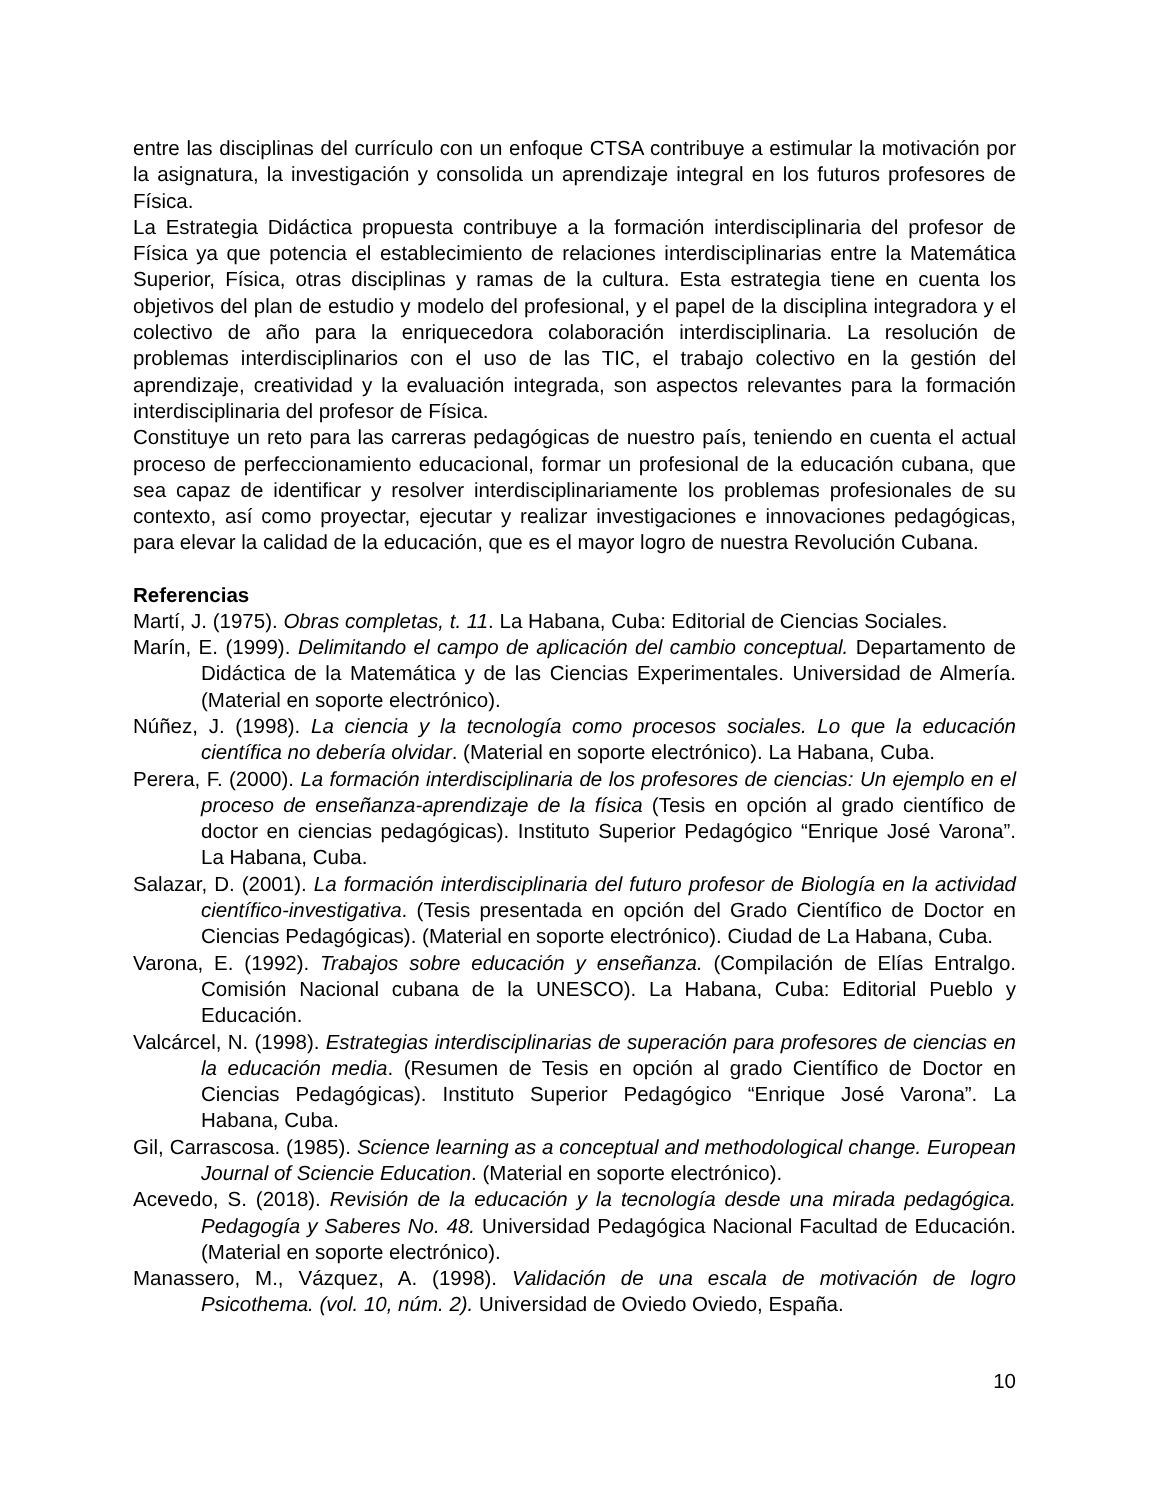entre las disciplinas del currículo con un enfoque CTSA contribuye a estimular la motivación por la asignatura, la investigación y consolida un aprendizaje integral en los futuros profesores de Física.
La Estrategia Didáctica propuesta contribuye a la formación interdisciplinaria del profesor de Física ya que potencia el establecimiento de relaciones interdisciplinarias entre la Matemática Superior, Física, otras disciplinas y ramas de la cultura. Esta estrategia tiene en cuenta los objetivos del plan de estudio y modelo del profesional, y el papel de la disciplina integradora y el colectivo de año para la enriquecedora colaboración interdisciplinaria. La resolución de problemas interdisciplinarios con el uso de las TIC, el trabajo colectivo en la gestión del aprendizaje, creatividad y la evaluación integrada, son aspectos relevantes para la formación interdisciplinaria del profesor de Física.
Constituye un reto para las carreras pedagógicas de nuestro país, teniendo en cuenta el actual proceso de perfeccionamiento educacional, formar un profesional de la educación cubana, que sea capaz de identificar y resolver interdisciplinariamente los problemas profesionales de su contexto, así como proyectar, ejecutar y realizar investigaciones e innovaciones pedagógicas, para elevar la calidad de la educación, que es el mayor logro de nuestra Revolución Cubana.
Referencias
Martí, J. (1975). Obras completas, t. 11. La Habana, Cuba: Editorial de Ciencias Sociales.
Marín, E. (1999). Delimitando el campo de aplicación del cambio conceptual. Departamento de Didáctica de la Matemática y de las Ciencias Experimentales. Universidad de Almería. (Material en soporte electrónico).
Núñez, J. (1998). La ciencia y la tecnología como procesos sociales. Lo que la educación científica no debería olvidar. (Material en soporte electrónico). La Habana, Cuba.
Perera, F. (2000). La formación interdisciplinaria de los profesores de ciencias: Un ejemplo en el proceso de enseñanza-aprendizaje de la física (Tesis en opción al grado científico de doctor en ciencias pedagógicas). Instituto Superior Pedagógico “Enrique José Varona”. La Habana, Cuba.
Salazar, D. (2001). La formación interdisciplinaria del futuro profesor de Biología en la actividad científico-investigativa. (Tesis presentada en opción del Grado Científico de Doctor en Ciencias Pedagógicas). (Material en soporte electrónico). Ciudad de La Habana, Cuba.
Varona, E. (1992). Trabajos sobre educación y enseñanza. (Compilación de Elías Entralgo. Comisión Nacional cubana de la UNESCO). La Habana, Cuba: Editorial Pueblo y Educación.
Valcárcel, N. (1998). Estrategias interdisciplinarias de superación para profesores de ciencias en la educación media. (Resumen de Tesis en opción al grado Científico de Doctor en Ciencias Pedagógicas). Instituto Superior Pedagógico “Enrique José Varona”. La Habana, Cuba.
Gil, Carrascosa. (1985). Science learning as a conceptual and methodological change. European Journal of Sciencie Education. (Material en soporte electrónico).
Acevedo, S. (2018). Revisión de la educación y la tecnología desde una mirada pedagógica. Pedagogía y Saberes No. 48. Universidad Pedagógica Nacional Facultad de Educación. (Material en soporte electrónico).
Manassero, M., Vázquez, A. (1998). Validación de una escala de motivación de logro Psicothema. (vol. 10, núm. 2). Universidad de Oviedo Oviedo, España.
10